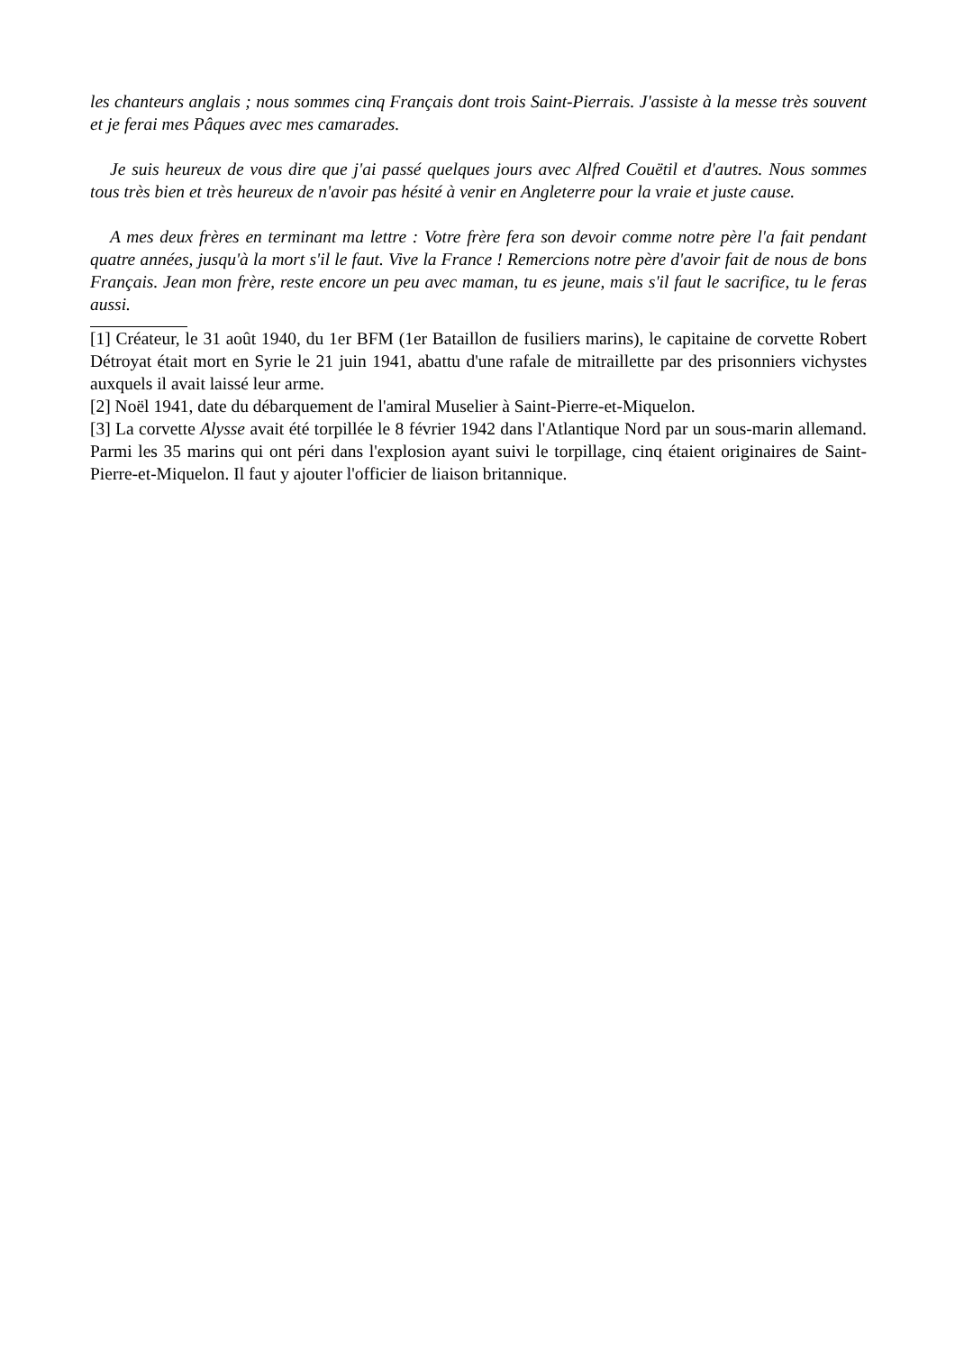les chanteurs anglais ; nous sommes cinq Français dont trois Saint-Pierrais. J'assiste à la messe très souvent et je ferai mes Pâques avec mes camarades.
Je suis heureux de vous dire que j'ai passé quelques jours avec Alfred Couëtil et d'autres. Nous sommes tous très bien et très heureux de n'avoir pas hésité à venir en Angleterre pour la vraie et juste cause.
A mes deux frères en terminant ma lettre : Votre frère fera son devoir comme notre père l'a fait pendant quatre années, jusqu'à la mort s'il le faut. Vive la France ! Remercions notre père d'avoir fait de nous de bons Français. Jean mon frère, reste encore un peu avec maman, tu es jeune, mais s'il faut le sacrifice, tu le feras aussi.
[1] Créateur, le 31 août 1940, du 1er BFM (1er Bataillon de fusiliers marins), le capitaine de corvette Robert Détroyat était mort en Syrie le 21 juin 1941, abattu d'une rafale de mitraillette par des prisonniers vichystes auxquels il avait laissé leur arme.
[2] Noël 1941, date du débarquement de l'amiral Muselier à Saint-Pierre-et-Miquelon.
[3] La corvette Alysse avait été torpillée le 8 février 1942 dans l'Atlantique Nord par un sous-marin allemand. Parmi les 35 marins qui ont péri dans l'explosion ayant suivi le torpillage, cinq étaient originaires de Saint-Pierre-et-Miquelon. Il faut y ajouter l'officier de liaison britannique.